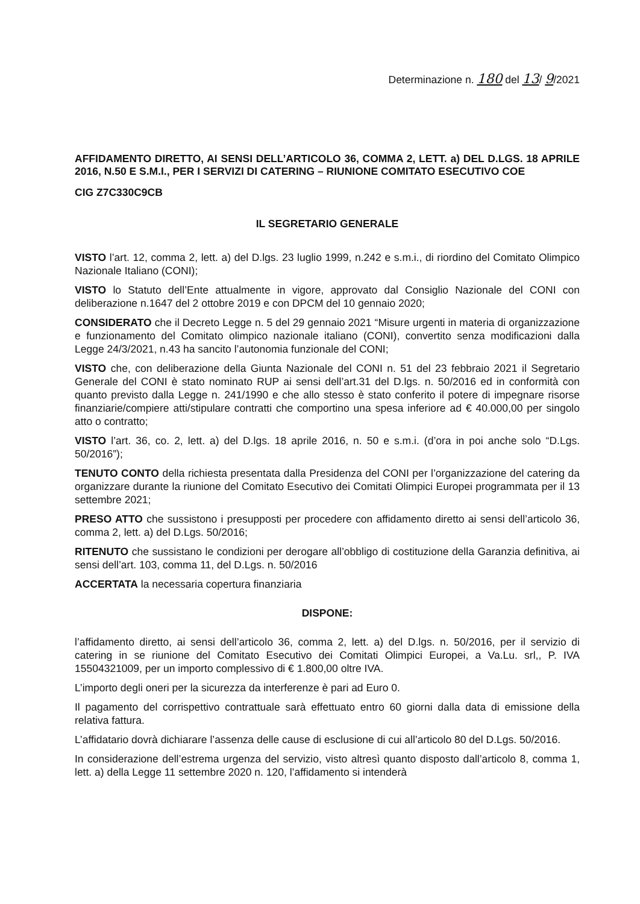Determinazione n. 180 del 13/ 9/2021
AFFIDAMENTO DIRETTO, AI SENSI DELL’ARTICOLO 36, COMMA 2, LETT. a) DEL D.LGS. 18 APRILE 2016, N.50 E S.M.I., PER I SERVIZI DI CATERING – RIUNIONE COMITATO ESECUTIVO COE
CIG Z7C330C9CB
IL SEGRETARIO GENERALE
VISTO l’art. 12, comma 2, lett. a) del D.lgs. 23 luglio 1999, n.242 e s.m.i., di riordino del Comitato Olimpico Nazionale Italiano (CONI);
VISTO lo Statuto dell’Ente attualmente in vigore, approvato dal Consiglio Nazionale del CONI con deliberazione n.1647 del 2 ottobre 2019 e con DPCM del 10 gennaio 2020;
CONSIDERATO che il Decreto Legge n. 5 del 29 gennaio 2021 “Misure urgenti in materia di organizzazione e funzionamento del Comitato olimpico nazionale italiano (CONI), convertito senza modificazioni dalla Legge 24/3/2021, n.43 ha sancito l’autonomia funzionale del CONI;
VISTO che, con deliberazione della Giunta Nazionale del CONI n. 51 del 23 febbraio 2021 il Segretario Generale del CONI è stato nominato RUP ai sensi dell’art.31 del D.lgs. n. 50/2016 ed in conformità con quanto previsto dalla Legge n. 241/1990 e che allo stesso è stato conferito il potere di impegnare risorse finanziarie/compiere atti/stipulare contratti che comportino una spesa inferiore ad € 40.000,00 per singolo atto o contratto;
VISTO l’art. 36, co. 2, lett. a) del D.lgs. 18 aprile 2016, n. 50 e s.m.i. (d’ora in poi anche solo “D.Lgs. 50/2016”);
TENUTO CONTO della richiesta presentata dalla Presidenza del CONI per l’organizzazione del catering da organizzare durante la riunione del Comitato Esecutivo dei Comitati Olimpici Europei programmata per il 13 settembre 2021;
PRESO ATTO che sussistono i presupposti per procedere con affidamento diretto ai sensi dell’articolo 36, comma 2, lett. a) del D.Lgs. 50/2016;
RITENUTO che sussistano le condizioni per derogare all’obbligo di costituzione della Garanzia definitiva, ai sensi dell’art. 103, comma 11, del D.Lgs. n. 50/2016
ACCERTATA la necessaria copertura finanziaria
DISPONE:
l’affidamento diretto, ai sensi dell’articolo 36, comma 2, lett. a) del D.lgs. n. 50/2016, per il servizio di catering in se riunione del Comitato Esecutivo dei Comitati Olimpici Europei, a Va.Lu. srl,, P. IVA 15504321009, per un importo complessivo di € 1.800,00 oltre IVA.
L’importo degli oneri per la sicurezza da interferenze è pari ad Euro 0.
Il pagamento del corrispettivo contrattuale sarà effettuato entro 60 giorni dalla data di emissione della relativa fattura.
L’affidatario dovrà dichiarare l’assenza delle cause di esclusione di cui all’articolo 80 del D.Lgs. 50/2016.
In considerazione dell’estrema urgenza del servizio, visto altresì quanto disposto dall’articolo 8, comma 1, lett. a) della Legge 11 settembre 2020 n. 120, l’affidamento si intenderà